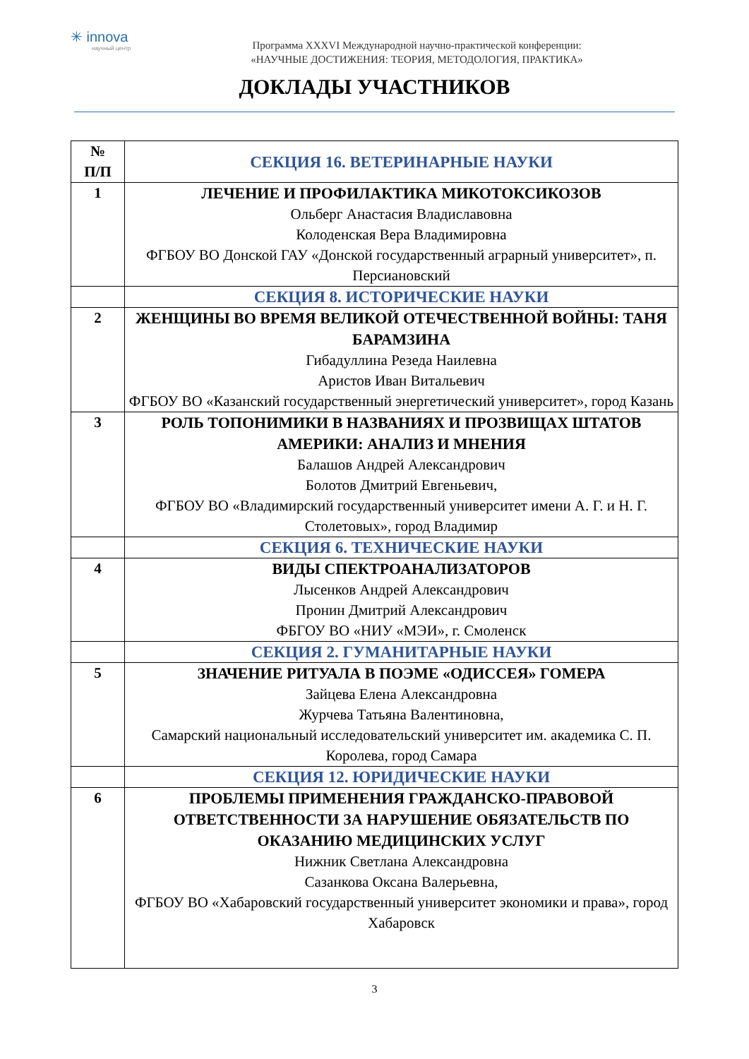✳ innova
научный центр
Программа XXXVI Международной научно-практической конференции:
«НАУЧНЫЕ ДОСТИЖЕНИЯ: ТЕОРИЯ, МЕТОДОЛОГИЯ, ПРАКТИКА»
ДОКЛАДЫ УЧАСТНИКОВ
| № П/П | СЕКЦИЯ 16. ВЕТЕРИНАРНЫЕ НАУКИ |
| --- | --- |
| 1 | ЛЕЧЕНИЕ И ПРОФИЛАКТИКА МИКОТОКСИКОЗОВ Ольберг Анастасия Владиславовна Колоденская Вера Владимировна ФГБОУ ВО Донской ГАУ «Донской государственный аграрный университет», п. Персиановский |
| | СЕКЦИЯ 8. ИСТОРИЧЕСКИЕ НАУКИ |
| 2 | ЖЕНЩИНЫ ВО ВРЕМЯ ВЕЛИКОЙ ОТЕЧЕСТВЕННОЙ ВОЙНЫ: ТАНЯ БАРАМЗИНА Гибадуллина Резеда Наилевна Аристов Иван Витальевич ФГБОУ ВО «Казанский государственный энергетический университет», город Казань |
| 3 | РОЛЬ ТОПОНИМИКИ В НАЗВАНИЯХ И ПРОЗВИЩАХ ШТАТОВ АМЕРИКИ: АНАЛИЗ И МНЕНИЯ Балашов Андрей Александрович Болотов Дмитрий Евгеньевич, ФГБОУ ВО «Владимирский государственный университет имени А. Г. и Н. Г. Столетовых», город Владимир |
| | СЕКЦИЯ 6. ТЕХНИЧЕСКИЕ НАУКИ |
| 4 | ВИДЫ СПЕКТРОАНАЛИЗАТОРОВ Лысенков Андрей Александрович Пронин Дмитрий Александрович ФБГОУ ВО «НИУ «МЭИ», г. Смоленск |
| | СЕКЦИЯ 2. ГУМАНИТАРНЫЕ НАУКИ |
| 5 | ЗНАЧЕНИЕ РИТУАЛА В ПОЭМЕ «ОДИССЕЯ» ГОМЕРА Зайцева Елена Александровна Журчева Татьяна Валентиновна, Самарский национальный исследовательский университет им. академика С. П. Королева, город Самара |
| | СЕКЦИЯ 12. ЮРИДИЧЕСКИЕ НАУКИ |
| 6 | ПРОБЛЕМЫ ПРИМЕНЕНИЯ ГРАЖДАНСКО-ПРАВОВОЙ ОТВЕТСТВЕННОСТИ ЗА НАРУШЕНИЕ ОБЯЗАТЕЛЬСТВ ПО ОКАЗАНИЮ МЕДИЦИНСКИХ УСЛУГ Нижник Светлана Александровна Сазанкова Оксана Валерьевна, ФГБОУ ВО «Хабаровский государственный университет экономики и права», город Хабаровск |
3